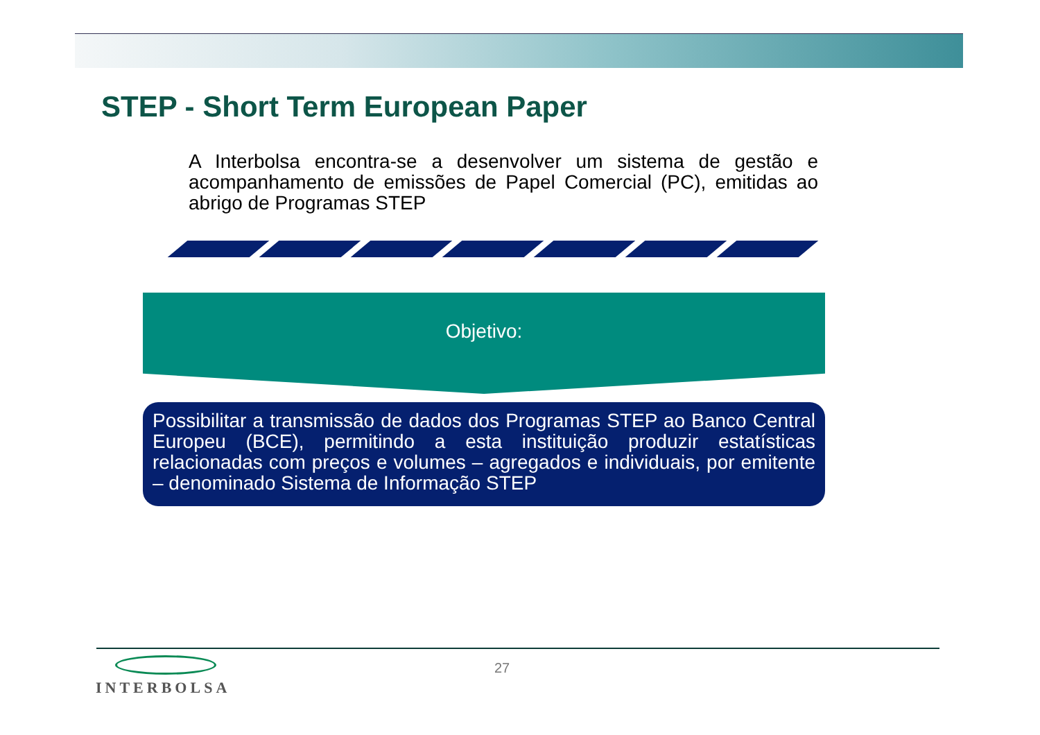STEP - Short Term European Paper
A Interbolsa encontra-se a desenvolver um sistema de gestão e acompanhamento de emissões de Papel Comercial (PC), emitidas ao abrigo de Programas STEP
Objetivo:
Possibilitar a transmissão de dados dos Programas STEP ao Banco Central Europeu (BCE), permitindo a esta instituição produzir estatísticas relacionadas com preços e volumes – agregados e individuais, por emitente – denominado Sistema de Informação STEP
INTERBOLSA 27